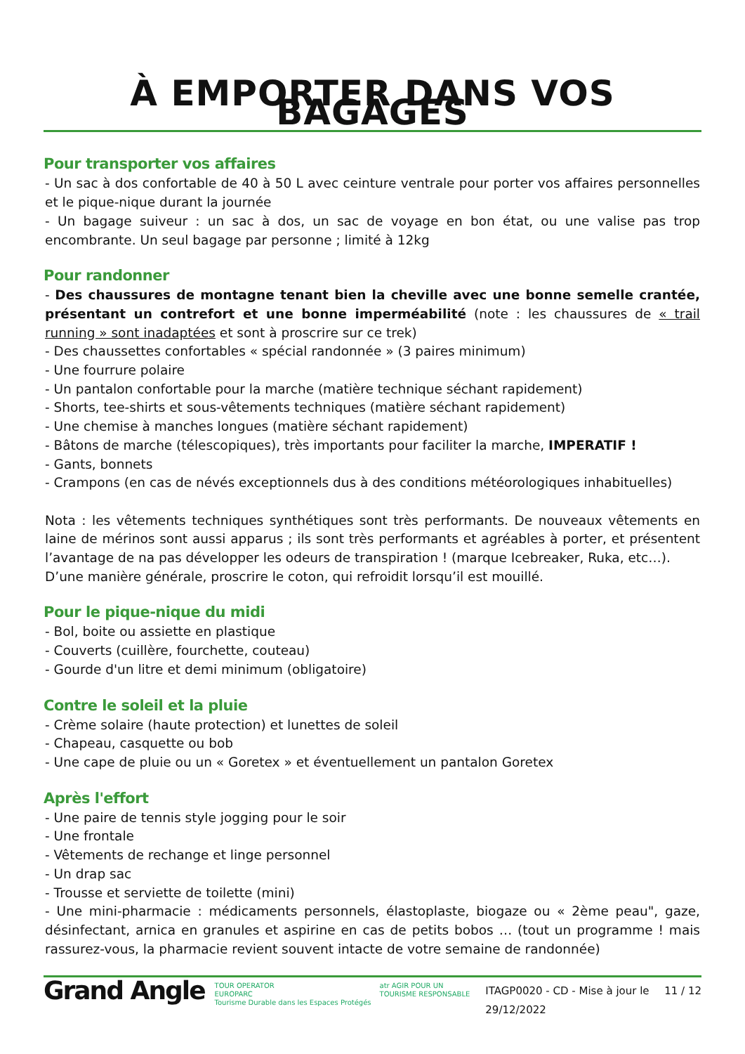À EMPORTER DANS VOS BAGAGES
Pour transporter vos affaires
- Un sac à dos confortable de 40 à 50 L avec ceinture ventrale pour porter vos affaires personnelles et le pique-nique durant la journée
- Un bagage suiveur : un sac à dos, un sac de voyage en bon état, ou une valise pas trop encombrante. Un seul bagage par personne ; limité à 12kg
Pour randonner
- Des chaussures de montagne tenant bien la cheville avec une bonne semelle crantée, présentant un contrefort et une bonne imperméabilité (note : les chaussures de « trail running » sont inadaptées et sont à proscrire sur ce trek)
- Des chaussettes confortables « spécial randonnée » (3 paires minimum)
- Une fourrure polaire
- Un pantalon confortable pour la marche (matière technique séchant rapidement)
- Shorts, tee-shirts et sous-vêtements techniques (matière séchant rapidement)
- Une chemise à manches longues (matière séchant rapidement)
- Bâtons de marche (télescopiques), très importants pour faciliter la marche, IMPERATIF !
- Gants, bonnets
- Crampons (en cas de névés exceptionnels dus à des conditions météorologiques inhabituelles)
Nota : les vêtements techniques synthétiques sont très performants. De nouveaux vêtements en laine de mérinos sont aussi apparus ; ils sont très performants et agréables à porter, et présentent l’avantage de na pas développer les odeurs de transpiration ! (marque Icebreaker, Ruka, etc…).
D’une manière générale, proscrire le coton, qui refroidit lorsqu’il est mouillé.
Pour le pique-nique du midi
- Bol, boite ou assiette en plastique
- Couverts (cuillère, fourchette, couteau)
- Gourde d'un litre et demi minimum (obligatoire)
Contre le soleil et la pluie
- Crème solaire (haute protection) et lunettes de soleil
- Chapeau, casquette ou bob
- Une cape de pluie ou un « Goretex » et éventuellement un pantalon Goretex
Après l'effort
- Une paire de tennis style jogging pour le soir
- Une frontale
- Vêtements de rechange et linge personnel
- Un drap sac
- Trousse et serviette de toilette (mini)
- Une mini-pharmacie : médicaments personnels, élastoplaste, biogaze ou « 2ème peau", gaze, désinfectant, arnica en granules et aspirine en cas de petits bobos … (tout un programme ! mais rassurez-vous, la pharmacie revient souvent intacte de votre semaine de randonnée)
Grand Angle TOUR OPERATOR
EUROPARC
Tourisme Durable dans les Espaces Protégés atr AGIR POUR UN
TOURISME RESPONSABLE ITAGP0020 - CD - Mise à jour le 29/12/2022 11 / 12